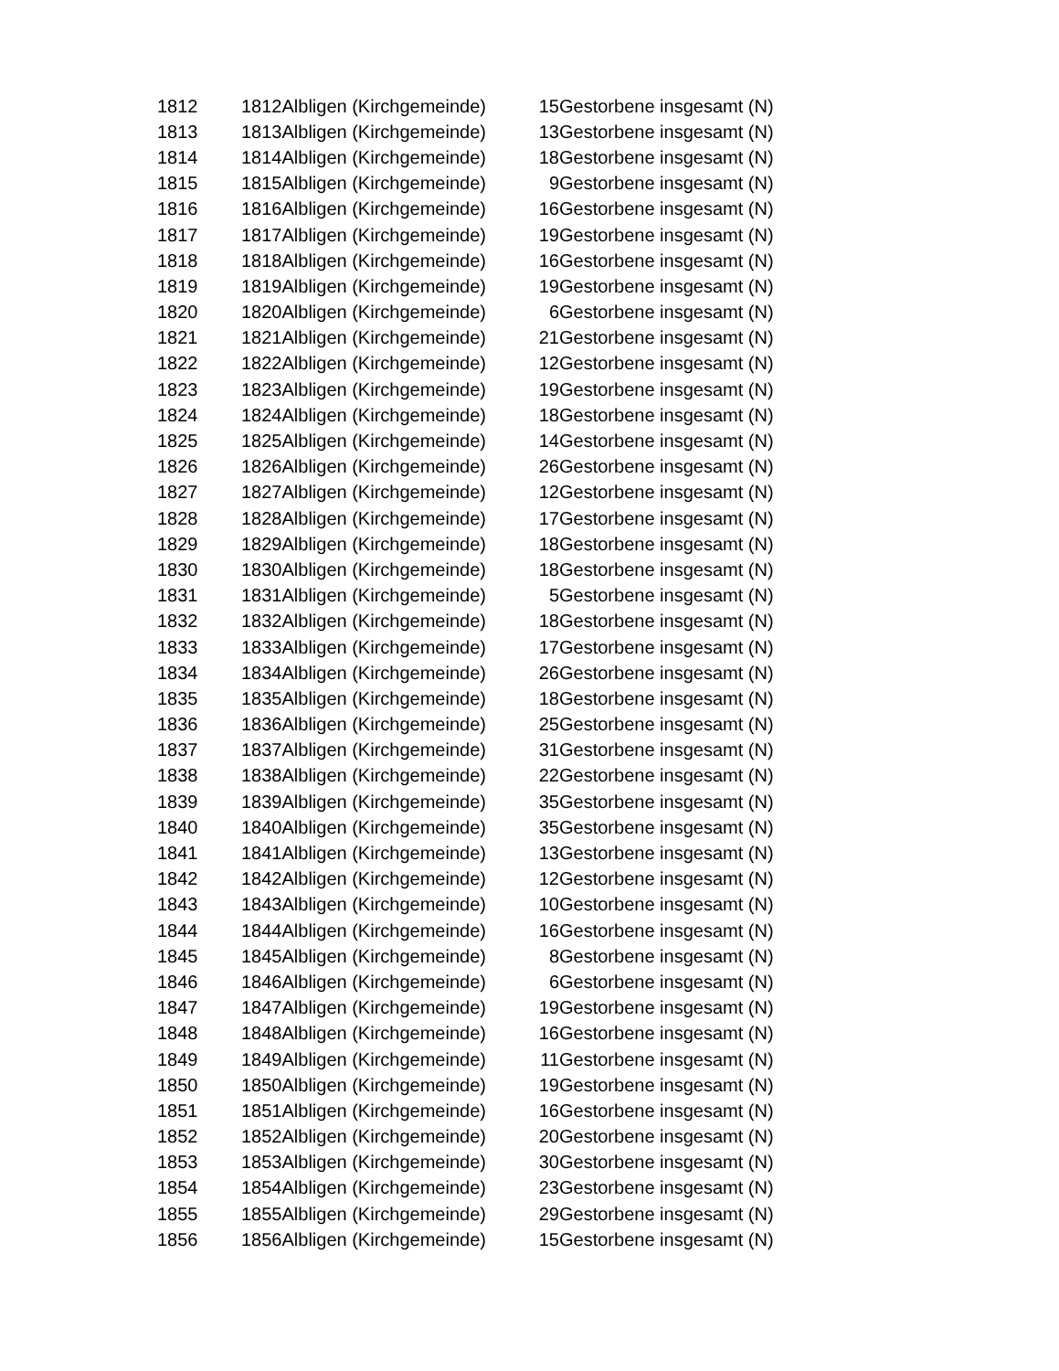| 1812 | 1812Albligen (Kirchgemeinde) | 15 | Gestorbene insgesamt (N) |
| 1813 | 1813Albligen (Kirchgemeinde) | 13 | Gestorbene insgesamt (N) |
| 1814 | 1814Albligen (Kirchgemeinde) | 18 | Gestorbene insgesamt (N) |
| 1815 | 1815Albligen (Kirchgemeinde) | 9 | Gestorbene insgesamt (N) |
| 1816 | 1816Albligen (Kirchgemeinde) | 16 | Gestorbene insgesamt (N) |
| 1817 | 1817Albligen (Kirchgemeinde) | 19 | Gestorbene insgesamt (N) |
| 1818 | 1818Albligen (Kirchgemeinde) | 16 | Gestorbene insgesamt (N) |
| 1819 | 1819Albligen (Kirchgemeinde) | 19 | Gestorbene insgesamt (N) |
| 1820 | 1820Albligen (Kirchgemeinde) | 6 | Gestorbene insgesamt (N) |
| 1821 | 1821Albligen (Kirchgemeinde) | 21 | Gestorbene insgesamt (N) |
| 1822 | 1822Albligen (Kirchgemeinde) | 12 | Gestorbene insgesamt (N) |
| 1823 | 1823Albligen (Kirchgemeinde) | 19 | Gestorbene insgesamt (N) |
| 1824 | 1824Albligen (Kirchgemeinde) | 18 | Gestorbene insgesamt (N) |
| 1825 | 1825Albligen (Kirchgemeinde) | 14 | Gestorbene insgesamt (N) |
| 1826 | 1826Albligen (Kirchgemeinde) | 26 | Gestorbene insgesamt (N) |
| 1827 | 1827Albligen (Kirchgemeinde) | 12 | Gestorbene insgesamt (N) |
| 1828 | 1828Albligen (Kirchgemeinde) | 17 | Gestorbene insgesamt (N) |
| 1829 | 1829Albligen (Kirchgemeinde) | 18 | Gestorbene insgesamt (N) |
| 1830 | 1830Albligen (Kirchgemeinde) | 18 | Gestorbene insgesamt (N) |
| 1831 | 1831Albligen (Kirchgemeinde) | 5 | Gestorbene insgesamt (N) |
| 1832 | 1832Albligen (Kirchgemeinde) | 18 | Gestorbene insgesamt (N) |
| 1833 | 1833Albligen (Kirchgemeinde) | 17 | Gestorbene insgesamt (N) |
| 1834 | 1834Albligen (Kirchgemeinde) | 26 | Gestorbene insgesamt (N) |
| 1835 | 1835Albligen (Kirchgemeinde) | 18 | Gestorbene insgesamt (N) |
| 1836 | 1836Albligen (Kirchgemeinde) | 25 | Gestorbene insgesamt (N) |
| 1837 | 1837Albligen (Kirchgemeinde) | 31 | Gestorbene insgesamt (N) |
| 1838 | 1838Albligen (Kirchgemeinde) | 22 | Gestorbene insgesamt (N) |
| 1839 | 1839Albligen (Kirchgemeinde) | 35 | Gestorbene insgesamt (N) |
| 1840 | 1840Albligen (Kirchgemeinde) | 35 | Gestorbene insgesamt (N) |
| 1841 | 1841Albligen (Kirchgemeinde) | 13 | Gestorbene insgesamt (N) |
| 1842 | 1842Albligen (Kirchgemeinde) | 12 | Gestorbene insgesamt (N) |
| 1843 | 1843Albligen (Kirchgemeinde) | 10 | Gestorbene insgesamt (N) |
| 1844 | 1844Albligen (Kirchgemeinde) | 16 | Gestorbene insgesamt (N) |
| 1845 | 1845Albligen (Kirchgemeinde) | 8 | Gestorbene insgesamt (N) |
| 1846 | 1846Albligen (Kirchgemeinde) | 6 | Gestorbene insgesamt (N) |
| 1847 | 1847Albligen (Kirchgemeinde) | 19 | Gestorbene insgesamt (N) |
| 1848 | 1848Albligen (Kirchgemeinde) | 16 | Gestorbene insgesamt (N) |
| 1849 | 1849Albligen (Kirchgemeinde) | 11 | Gestorbene insgesamt (N) |
| 1850 | 1850Albligen (Kirchgemeinde) | 19 | Gestorbene insgesamt (N) |
| 1851 | 1851Albligen (Kirchgemeinde) | 16 | Gestorbene insgesamt (N) |
| 1852 | 1852Albligen (Kirchgemeinde) | 20 | Gestorbene insgesamt (N) |
| 1853 | 1853Albligen (Kirchgemeinde) | 30 | Gestorbene insgesamt (N) |
| 1854 | 1854Albligen (Kirchgemeinde) | 23 | Gestorbene insgesamt (N) |
| 1855 | 1855Albligen (Kirchgemeinde) | 29 | Gestorbene insgesamt (N) |
| 1856 | 1856Albligen (Kirchgemeinde) | 15 | Gestorbene insgesamt (N) |